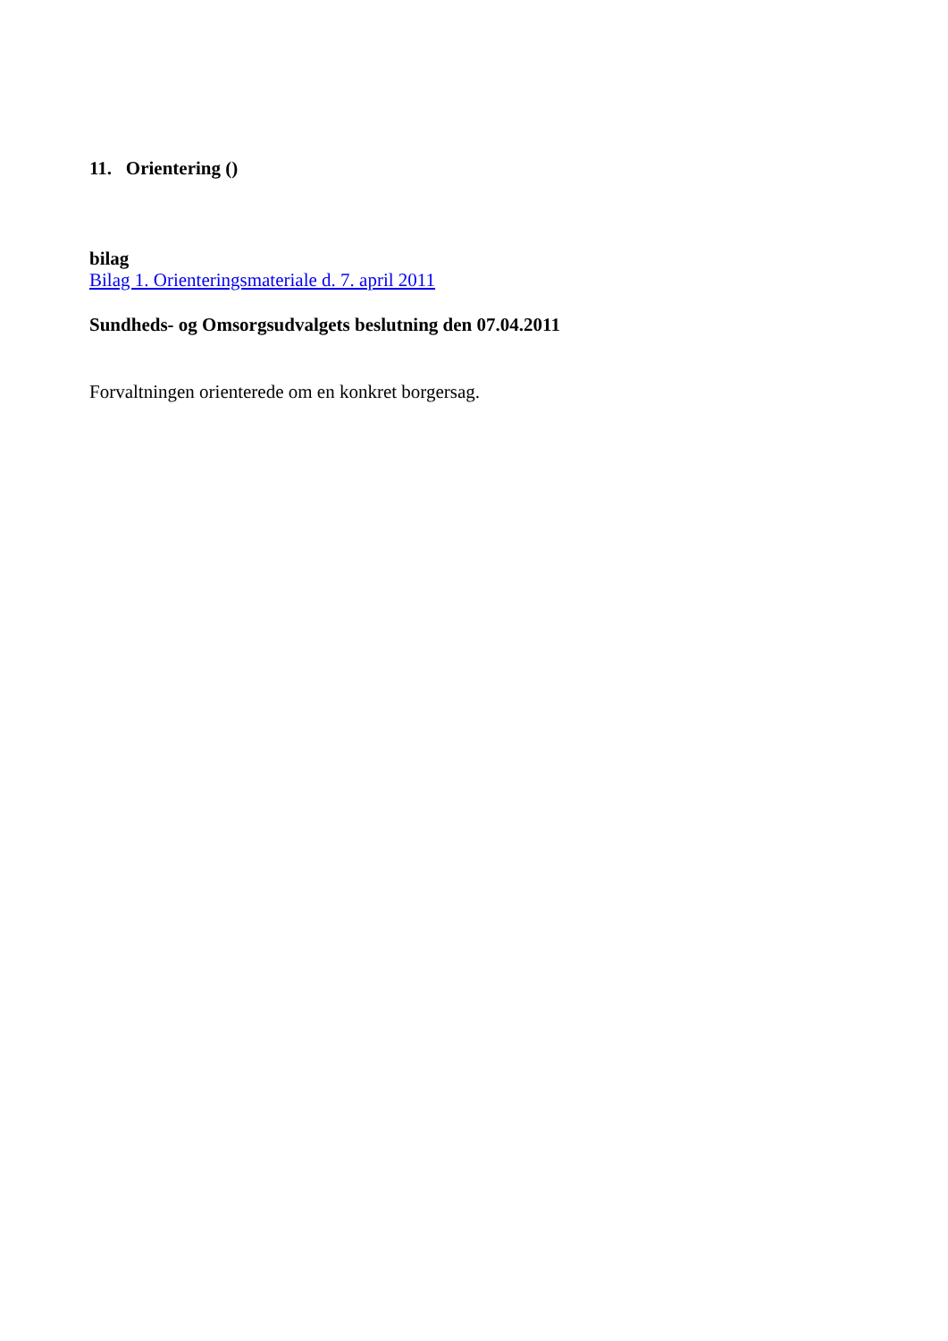11. Orientering ()
bilag
Bilag 1. Orienteringsmateriale d. 7. april 2011
Sundheds- og Omsorgsudvalgets beslutning den 07.04.2011
Forvaltningen orienterede om en konkret borgersag.